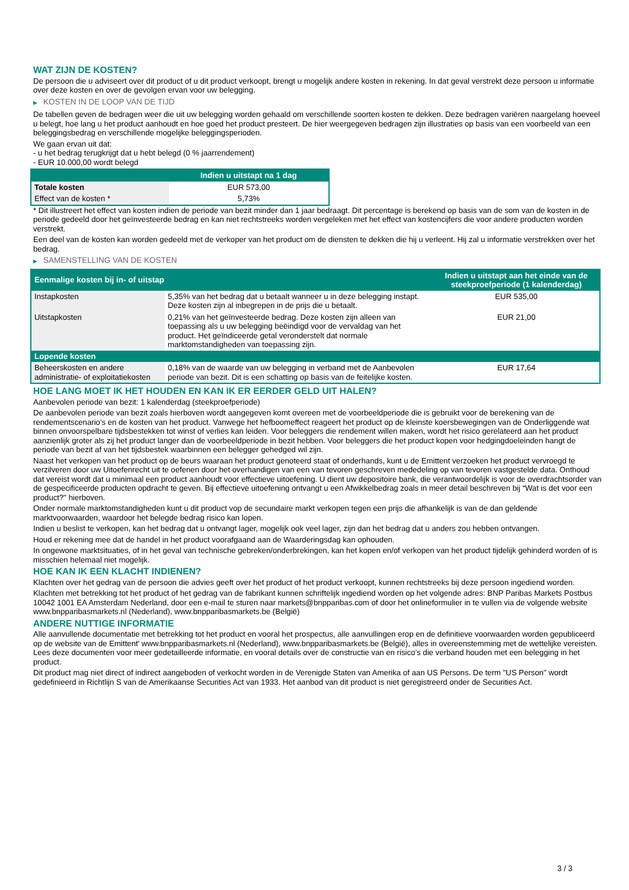WAT ZIJN DE KOSTEN?
De persoon die u adviseert over dit product of u dit product verkoopt, brengt u mogelijk andere kosten in rekening. In dat geval verstrekt deze persoon u informatie over deze kosten en over de gevolgen ervan voor uw belegging.
▶ KOSTEN IN DE LOOP VAN DE TIJD
De tabellen geven de bedragen weer die uit uw belegging worden gehaald om verschillende soorten kosten te dekken. Deze bedragen variëren naargelang hoeveel u belegt, hoe lang u het product aanhoudt en hoe goed het product presteert. De hier weergegeven bedragen zijn illustraties op basis van een voorbeeld van een beleggingsbedrag en verschillende mogelijke beleggingsperioden.
We gaan ervan uit dat:
- u het bedrag terugkrijgt dat u hebt belegd (0 % jaarrendement)
- EUR 10.000,00 wordt belegd
| | Indien u uitstapt na 1 dag |
| --- | --- |
| Totale kosten | EUR 573,00 |
| Effect van de kosten * | 5,73% |
* Dit illustreert het effect van kosten indien de periode van bezit minder dan 1 jaar bedraagt. Dit percentage is berekend op basis van de som van de kosten in de periode gedeeld door het geïnvesteerde bedrag en kan niet rechtstreeks worden vergeleken met het effect van kostencijfers die voor andere producten worden verstrekt.
Een deel van de kosten kan worden gedeeld met de verkoper van het product om de diensten te dekken die hij u verleent. Hij zal u informatie verstrekken over het bedrag.
▶ SAMENSTELLING VAN DE KOSTEN
| Eenmalige kosten bij in- of uitstap | | Indien u uitstapt aan het einde van de steekproefperiode (1 kalenderdag) |
| --- | --- | --- |
| Instapkosten | 5,35% van het bedrag dat u betaalt wanneer u in deze belegging instapt. Deze kosten zijn al inbegrepen in de prijs die u betaalt. | EUR 535,00 |
| Uitstapkosten | 0,21% van het geïnvesteerde bedrag. Deze kosten zijn alleen van toepassing als u uw belegging beëindigd voor de vervaldag van het product. Het geïndiceerde getal veronderstelt dat normale marktomstandigheden van toepassing zijn. | EUR 21,00 |
| Lopende kosten | | |
| Beheerskosten en andere administratie- of exploitatiekosten | 0,18% van de waarde van uw belegging in verband met de Aanbevolen periode van bezit. Dit is een schatting op basis van de feitelijke kosten. | EUR 17,64 |
HOE LANG MOET IK HET HOUDEN EN KAN IK ER EERDER GELD UIT HALEN?
Aanbevolen periode van bezit: 1 kalenderdag (steekproefperiode)
De aanbevolen periode van bezit zoals hierboven wordt aangegeven komt overeen met de voorbeeldperiode die is gebruikt voor de berekening van de rendementscenario's en de kosten van het product. Vanwege het hefboomeffect reageert het product op de kleinste koersbewegingen van de Onderliggende wat binnen onvoorspelbare tijdsbestekken tot winst of verlies kan leiden. Voor beleggers die rendement willen maken, wordt het risico gerelateerd aan het product aanzienlijk groter als zij het product langer dan de voorbeeldperiode in bezit hebben. Voor beleggers die het product kopen voor hedgingdoeleinden hangt de periode van bezit af van het tijdsbestek waarbinnen een belegger gehedged wil zijn.
Naast het verkopen van het product op de beurs waaraan het product genoteerd staat of onderhands, kunt u de Emittent verzoeken het product vervroegd te verzilveren door uw Uitoefenrecht uit te oefenen door het overhandigen van een van tevoren geschreven mededeling op van tevoren vastgestelde data. Onthoud dat vereist wordt dat u minimaal een product aanhoudt voor effectieve uitoefening. U dient uw depositoire bank, die verantwoordelijk is voor de overdrachtsorder van de gespecificeerde producten opdracht te geven. Bij effectieve uitoefening ontvangt u een Afwikkelbedrag zoals in meer detail beschreven bij “Wat is det voor een product?" hierboven.
Onder normale marktomstandigheden kunt u dit product vop de secundaire markt verkopen tegen een prijs die afhankelijk is van de dan geldende marktvoorwaarden, waardoor het belegde bedrag risico kan lopen.
Indien u beslist te verkopen, kan het bedrag dat u ontvangt lager, mogelijk ook veel lager, zijn dan het bedrag dat u anders zou hebben ontvangen.
Houd er rekening mee dat de handel in het product voorafgaand aan de Waarderingsdag kan ophouden.
In ongewone marktsituaties, of in het geval van technische gebreken/onderbrekingen, kan het kopen en/of verkopen van het product tijdelijk gehinderd worden of is misschien helemaal niet mogelijk.
HOE KAN IK EEN KLACHT INDIENEN?
Klachten over het gedrag van de persoon die advies geeft over het product of het product verkoopt, kunnen rechtstreeks bij deze persoon ingediend worden.
Klachten met betrekking tot het product of het gedrag van de fabrikant kunnen schriftelijk ingediend worden op het volgende adres: BNP Paribas Markets Postbus 10042 1001 EA Amsterdam Nederland, door een e-mail te sturen naar markets@bnpparibas.com of door het onlineformulier in te vullen via de volgende website www.bnpparibasmarkets.nl (Nederland), www.bnpparibasmarkets.be (België)
ANDERE NUTTIGE INFORMATIE
Alle aanvullende documentatie met betrekking tot het product en vooral het prospectus, alle aanvullingen erop en de definitieve voorwaarden worden gepubliceerd op de website van de Emittent' www.bnpparibasmarkets.nl (Nederland), www.bnpparibasmarkets.be (België), alles in overeenstemming met de wettelijke vereisten. Lees deze documenten voor meer gedetailleerde informatie, en vooral details over de constructie van en risico’s die verband houden met een belegging in het product.
Dit product mag niet direct of indirect aangeboden of verkocht worden in de Verenigde Staten van Amerika of aan US Persons. De term "US Person" wordt gedefinieerd in Richtlijn S van de Amerikaanse Securities Act van 1933. Het aanbod van dit product is niet geregistreerd onder de Securities Act.
3 / 3